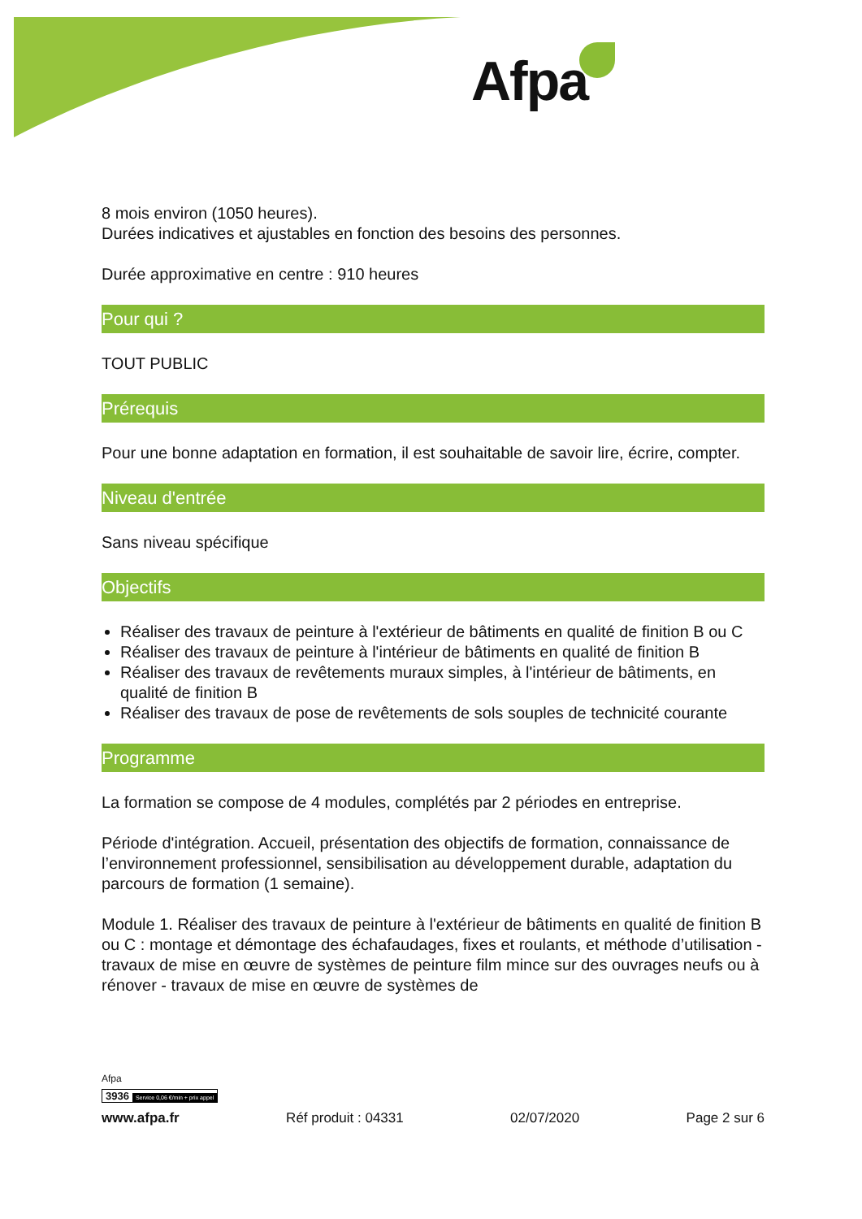Afpa
8 mois environ (1050 heures).
Durées indicatives et ajustables en fonction des besoins des personnes.
Durée approximative en centre : 910 heures
Pour qui ?
TOUT PUBLIC
Prérequis
Pour une bonne adaptation en formation, il est souhaitable de savoir lire, écrire, compter.
Niveau d'entrée
Sans niveau spécifique
Objectifs
Réaliser des travaux de peinture à l'extérieur de bâtiments en qualité de finition B ou C
Réaliser des travaux de peinture à l'intérieur de bâtiments en qualité de finition B
Réaliser des travaux de revêtements muraux simples, à l'intérieur de bâtiments, en qualité de finition B
Réaliser des travaux de pose de revêtements de sols souples de technicité courante
Programme
La formation se compose de 4 modules, complétés par 2 périodes en entreprise.
Période d'intégration. Accueil, présentation des objectifs de formation, connaissance de l’environnement professionnel, sensibilisation au développement durable, adaptation du parcours de formation (1 semaine).
Module 1. Réaliser des travaux de peinture à l'extérieur de bâtiments en qualité de finition B ou C : montage et démontage des échafaudages, fixes et roulants, et méthode d’utilisation - travaux de mise en œuvre de systèmes de peinture film mince sur des ouvrages neufs ou à rénover - travaux de mise en œuvre de systèmes de
Afpa
3936 Service 0,06 €/min + prix appel
www.afpa.fr Réf produit : 04331 02/07/2020 Page 2 sur 6